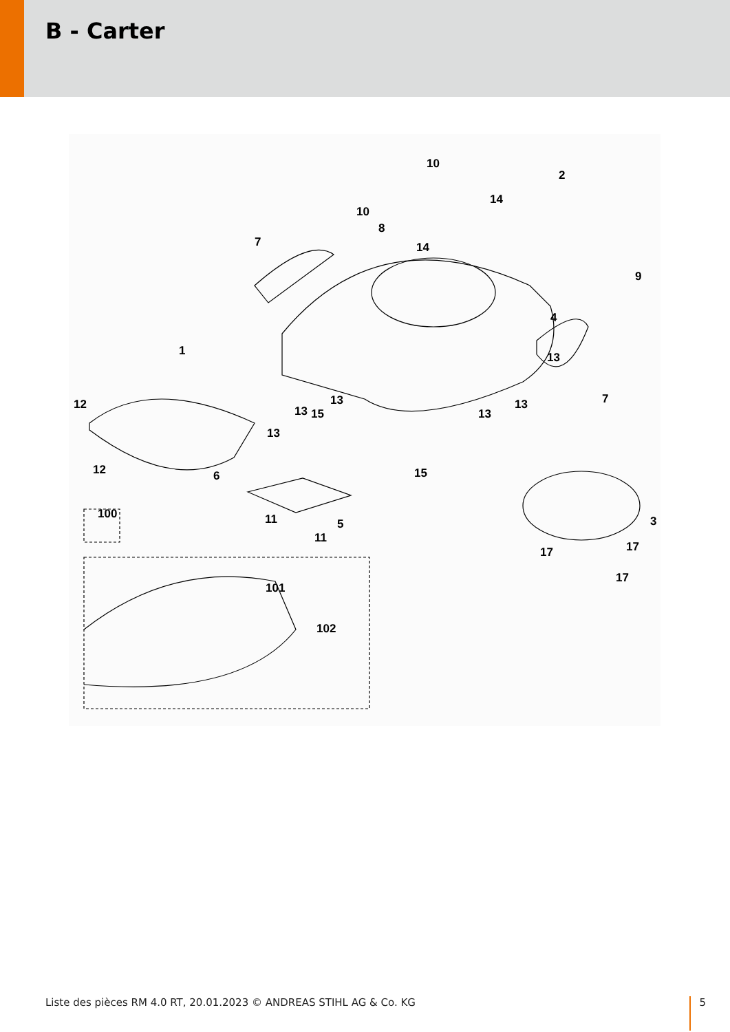B - Carter
10
2
14
10
8
14
7
9
4
1
13
12
13
13
15
13
13
7
13
12
6
15
3
100
11
5
11
17
17
17
101
102
Liste des pièces RM 4.0 RT, 20.01.2023 © ANDREAS STIHL AG & Co. KG 5